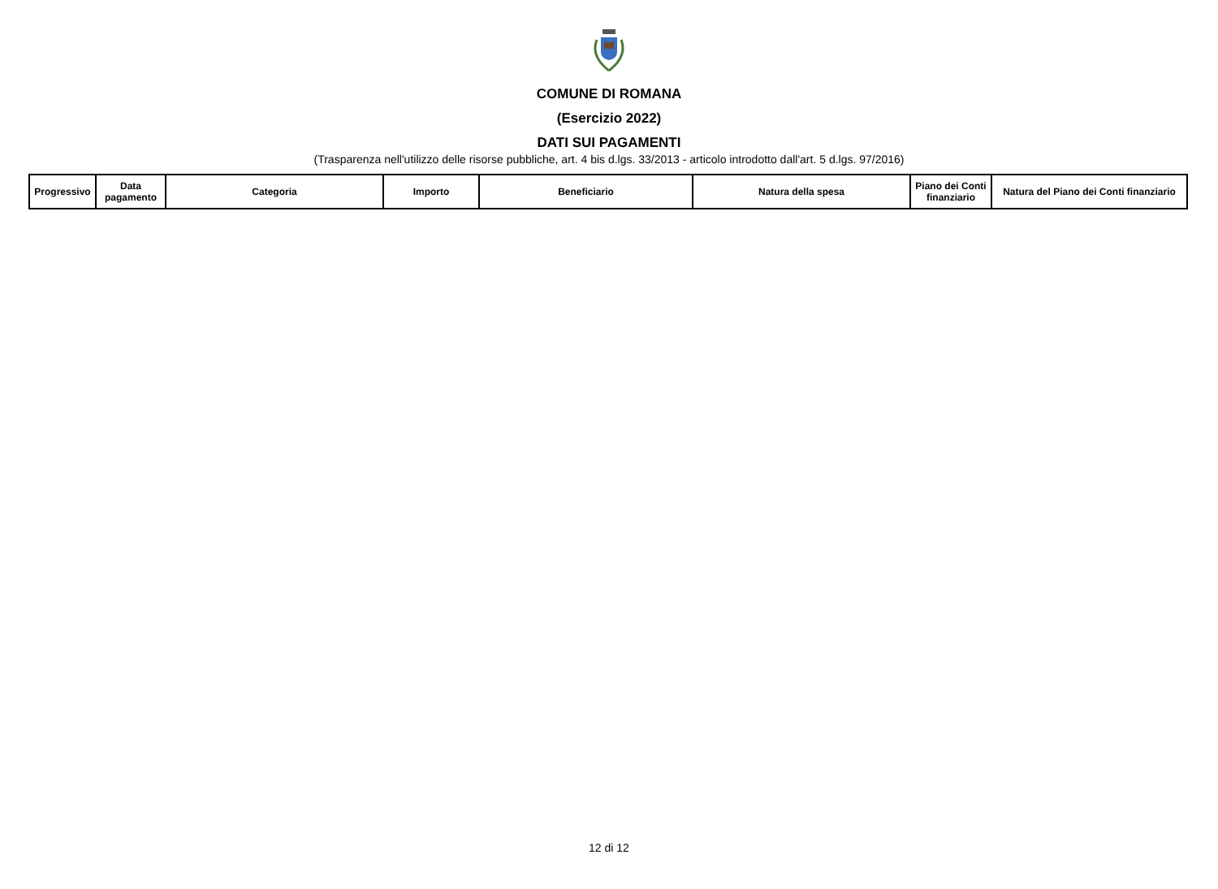COMUNE DI ROMANA
(Esercizio 2022)
DATI SUI PAGAMENTI
(Trasparenza nell'utilizzo delle risorse pubbliche, art. 4 bis d.lgs. 33/2013 - articolo introdotto dall'art. 5 d.lgs. 97/2016)
| Progressivo | Data pagamento | Categoria | Importo | Beneficiario | Natura della spesa | Piano dei Conti finanziario | Natura del Piano dei Conti finanziario |
| --- | --- | --- | --- | --- | --- | --- | --- |
12 di 12